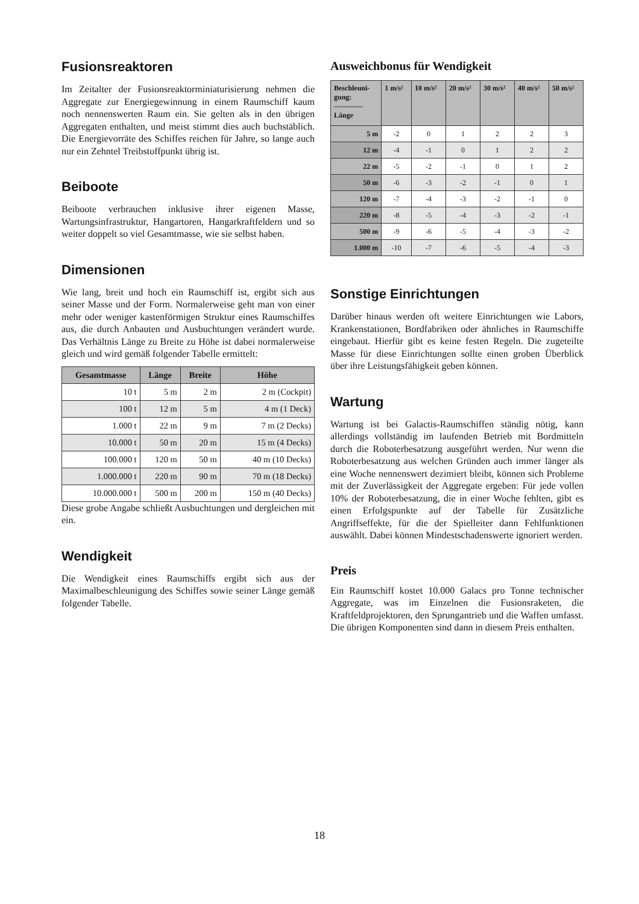Fusionsreaktoren
Im Zeitalter der Fusionsreaktorminiaturisierung nehmen die Aggregate zur Energiegewinnung in einem Raumschiff kaum noch nennenswerten Raum ein. Sie gelten als in den übrigen Aggregaten enthalten, und meist stimmt dies auch buchstäblich. Die Energievorräte des Schiffes reichen für Jahre, so lange auch nur ein Zehntel Treibstoffpunkt übrig ist.
Beiboote
Beiboote verbrauchen inklusive ihrer eigenen Masse, Wartungsinfrastruktur, Hangartoren, Hangarkraftfeldern und so weiter doppelt so viel Gesamtmasse, wie sie selbst haben.
Dimensionen
Wie lang, breit und hoch ein Raumschiff ist, ergibt sich aus seiner Masse und der Form. Normalerweise geht man von einer mehr oder weniger kastenförmigen Struktur eines Raumschiffes aus, die durch Anbauten und Ausbuchtungen verändert wurde. Das Verhältnis Länge zu Breite zu Höhe ist dabei normalerweise gleich und wird gemäß folgender Tabelle ermittelt:
| Gesamtmasse | Länge | Breite | Höhe |
| --- | --- | --- | --- |
| 10 t | 5 m | 2 m | 2 m (Cockpit) |
| 100 t | 12 m | 5 m | 4 m (1 Deck) |
| 1.000 t | 22 m | 9 m | 7 m (2 Decks) |
| 10.000 t | 50 m | 20 m | 15 m (4 Decks) |
| 100.000 t | 120 m | 50 m | 40 m (10 Decks) |
| 1.000.000 t | 220 m | 90 m | 70 m (18 Decks) |
| 10.000.000 t | 500 m | 200 m | 150 m (40 Decks) |
Diese grobe Angabe schließt Ausbuchtungen und dergleichen mit ein.
Wendigkeit
Die Wendigkeit eines Raumschiffs ergibt sich aus der Maximalbeschleunigung des Schiffes sowie seiner Länge gemäß folgender Tabelle.
Ausweichbonus für Wendigkeit
| Beschleuni- gung: ------------ Länge | 1 m/s² | 10 m/s² | 20 m/s² | 30 m/s² | 40 m/s² | 50 m/s² |
| --- | --- | --- | --- | --- | --- | --- |
| 5 m | -2 | 0 | 1 | 2 | 2 | 3 |
| 12 m | -4 | -1 | 0 | 1 | 2 | 2 |
| 22 m | -5 | -2 | -1 | 0 | 1 | 2 |
| 50 m | -6 | -3 | -2 | -1 | 0 | 1 |
| 120 m | -7 | -4 | -3 | -2 | -1 | 0 |
| 220 m | -8 | -5 | -4 | -3 | -2 | -1 |
| 500 m | -9 | -6 | -5 | -4 | -3 | -2 |
| 1.000 m | -10 | -7 | -6 | -5 | -4 | -3 |
Sonstige Einrichtungen
Darüber hinaus werden oft weitere Einrichtungen wie Labors, Krankenstationen, Bordfabriken oder ähnliches in Raumschiffe eingebaut. Hierfür gibt es keine festen Regeln. Die zugeteilte Masse für diese Einrichtungen sollte einen groben Überblick über ihre Leistungsfähigkeit geben können.
Wartung
Wartung ist bei Galactis-Raumschiffen ständig nötig, kann allerdings vollständig im laufenden Betrieb mit Bordmitteln durch die Roboterbesatzung ausgeführt werden. Nur wenn die Roboterbesatzung aus welchen Gründen auch immer länger als eine Woche nennenswert dezimiert bleibt, können sich Probleme mit der Zuverlässigkeit der Aggregate ergeben: Für jede vollen 10% der Roboterbesatzung, die in einer Woche fehlten, gibt es einen Erfolgspunkte auf der Tabelle für Zusätzliche Angriffseffekte, für die der Spielleiter dann Fehlfunktionen auswählt. Dabei können Mindestschadenswerte ignoriert werden.
Preis
Ein Raumschiff kostet 10.000 Galacs pro Tonne technischer Aggregate, was im Einzelnen die Fusionsraketen, die Kraftfeldprojektoren, den Sprungantrieb und die Waffen umfasst. Die übrigen Komponenten sind dann in diesem Preis enthalten.
18